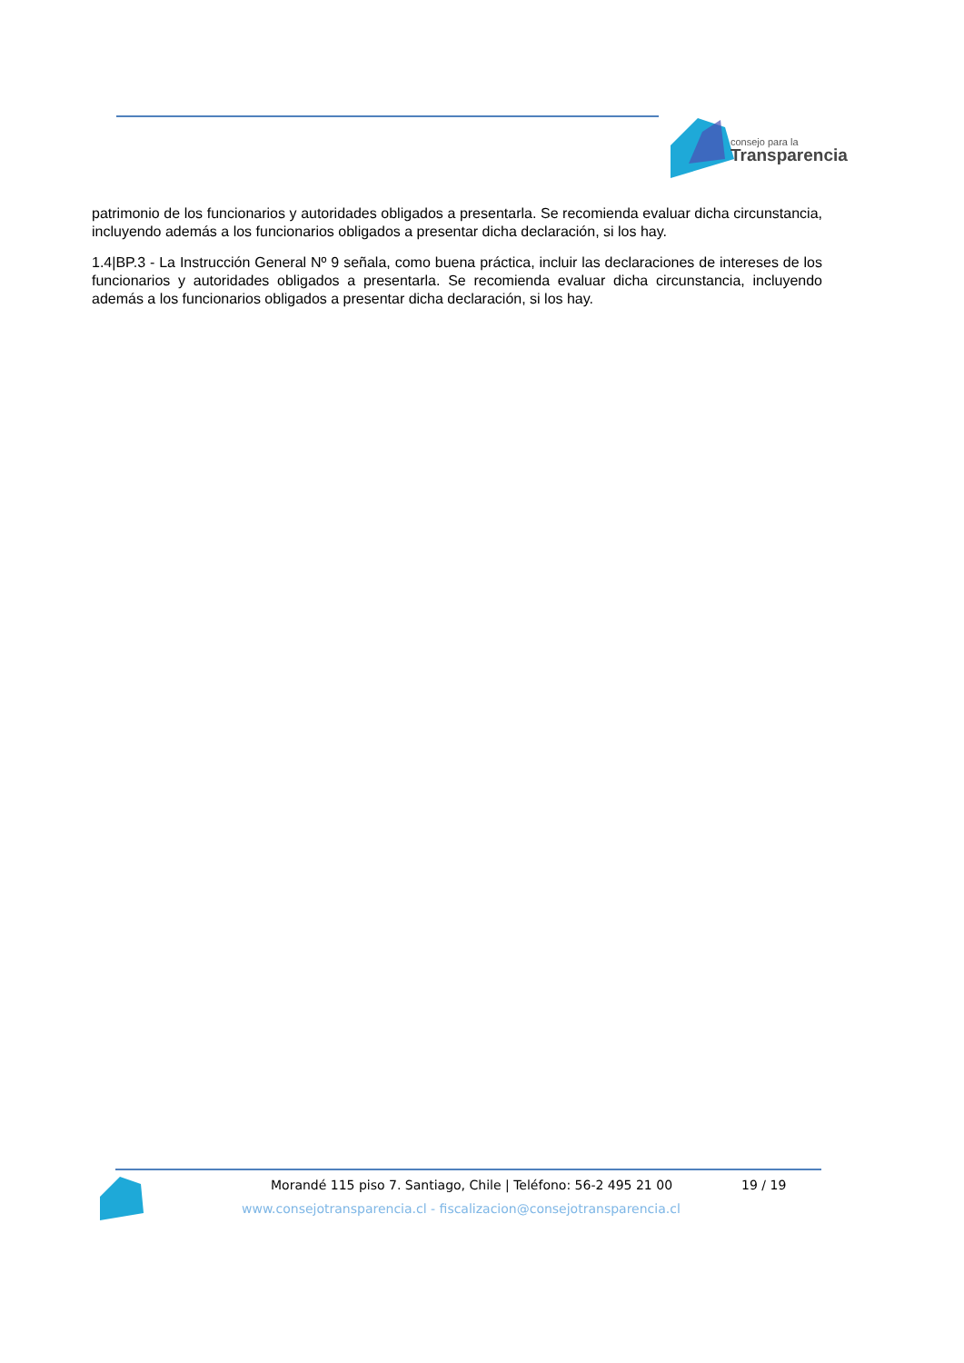consejo para la
Transparencia
patrimonio de los funcionarios y autoridades obligados a presentarla. Se recomienda evaluar dicha circunstancia, incluyendo además a los funcionarios obligados a presentar dicha declaración, si los hay.
1.4|BP.3 - La Instrucción General Nº 9 señala, como buena práctica, incluir las declaraciones de intereses de los funcionarios y autoridades obligados a presentarla. Se recomienda evaluar dicha circunstancia, incluyendo además a los funcionarios obligados a presentar dicha declaración, si los hay.
Morandé 115 piso 7. Santiago, Chile | Teléfono: 56-2 495 21 00 19 / 19
www.consejotransparencia.cl - fiscalizacion@consejotransparencia.cl